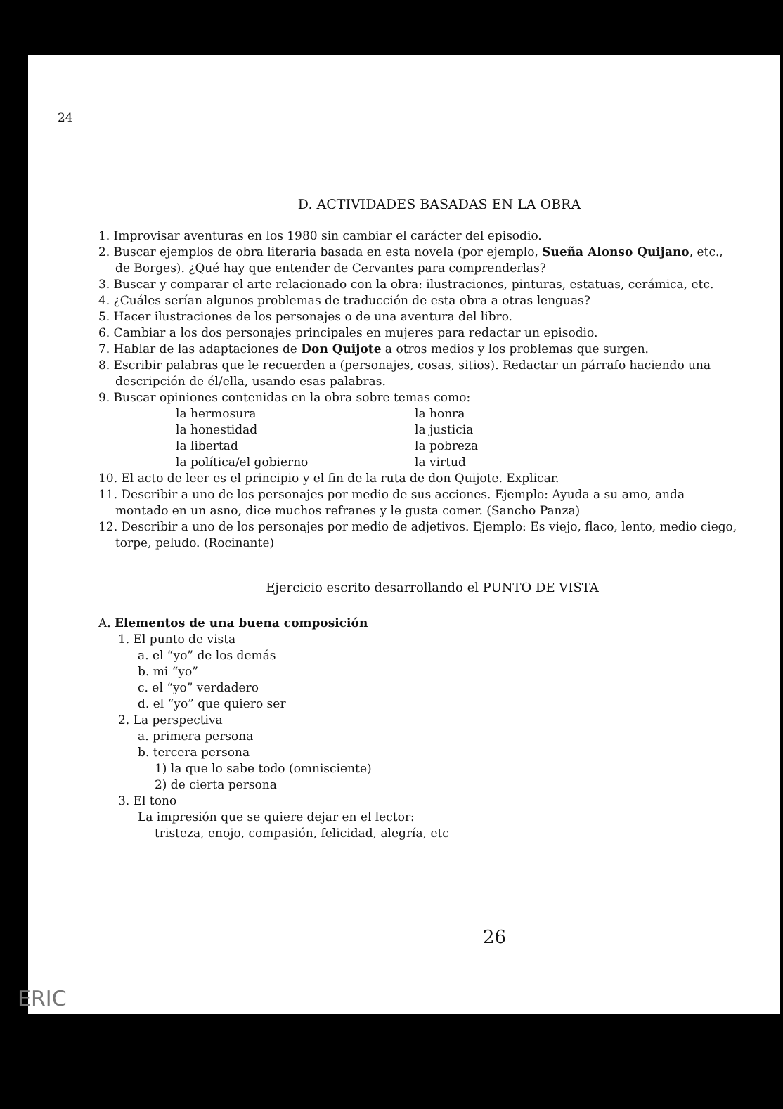24
D. ACTIVIDADES BASADAS EN LA OBRA
1. Improvisar aventuras en los 1980 sin cambiar el carácter del episodio.
2. Buscar ejemplos de obra literaria basada en esta novela (por ejemplo, Sueña Alonso Quijano, etc., de Borges). ¿Qué hay que entender de Cervantes para comprenderlas?
3. Buscar y comparar el arte relacionado con la obra: ilustraciones, pinturas, estatuas, cerámica, etc.
4. ¿Cuáles serían algunos problemas de traducción de esta obra a otras lenguas?
5. Hacer ilustraciones de los personajes o de una aventura del libro.
6. Cambiar a los dos personajes principales en mujeres para redactar un episodio.
7. Hablar de las adaptaciones de Don Quijote a otros medios y los problemas que surgen.
8. Escribir palabras que le recuerden a (personajes, cosas, sitios). Redactar un párrafo haciendo una descripción de él/ella, usando esas palabras.
9. Buscar opiniones contenidas en la obra sobre temas como:
la hermosura la honra la honestidad la justicia la libertad la pobreza la política/el gobierno la virtud
10. El acto de leer es el principio y el fin de la ruta de don Quijote. Explicar.
11. Describir a uno de los personajes por medio de sus acciones. Ejemplo: Ayuda a su amo, anda montado en un asno, dice muchos refranes y le gusta comer. (Sancho Panza)
12. Describir a uno de los personajes por medio de adjetivos. Ejemplo: Es viejo, flaco, lento, medio ciego, torpe, peludo. (Rocinante)
Ejercicio escrito desarrollando el PUNTO DE VISTA
A. Elementos de una buena composición
1. El punto de vista
a. el “yo” de los demás
b. mi “yo”
c. el “yo” verdadero
d. el “yo” que quiero ser
2. La perspectiva
a. primera persona
b. tercera persona
1) la que lo sabe todo (omnisciente)
2) de cierta persona
3. El tono
La impresión que se quiere dejar en el lector:
tristeza, enojo, compasión, felicidad, alegría, etc
26
ERIC